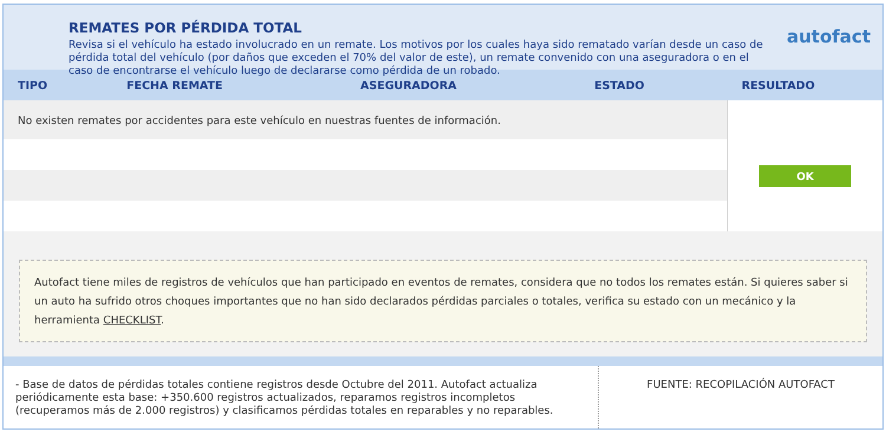REMATES POR PÉRDIDA TOTAL
Revisa si el vehículo ha estado involucrado en un remate. Los motivos por los cuales haya sido rematado varían desde un caso de pérdida total del vehículo (por daños que exceden el 70% del valor de este), un remate convenido con una aseguradora o en el caso de encontrarse el vehículo luego de declararse como pérdida de un robado.
autofact
| TIPO | FECHA REMATE | ASEGURADORA | ESTADO | RESULTADO |
| --- | --- | --- | --- | --- |
| No existen remates por accidentes para este vehículo en nuestras fuentes de información. | | | | OK |
Autofact tiene miles de registros de vehículos que han participado en eventos de remates, considera que no todos los remates están. Si quieres saber si un auto ha sufrido otros choques importantes que no han sido declarados pérdidas parciales o totales, verifica su estado con un mecánico y la herramienta CHECKLIST.
- Base de datos de pérdidas totales contiene registros desde Octubre del 2011. Autofact actualiza periódicamente esta base: +350.600 registros actualizados, reparamos registros incompletos (recuperamos más de 2.000 registros) y clasificamos pérdidas totales en reparables y no reparables.
FUENTE: RECOPILACIÓN AUTOFACT